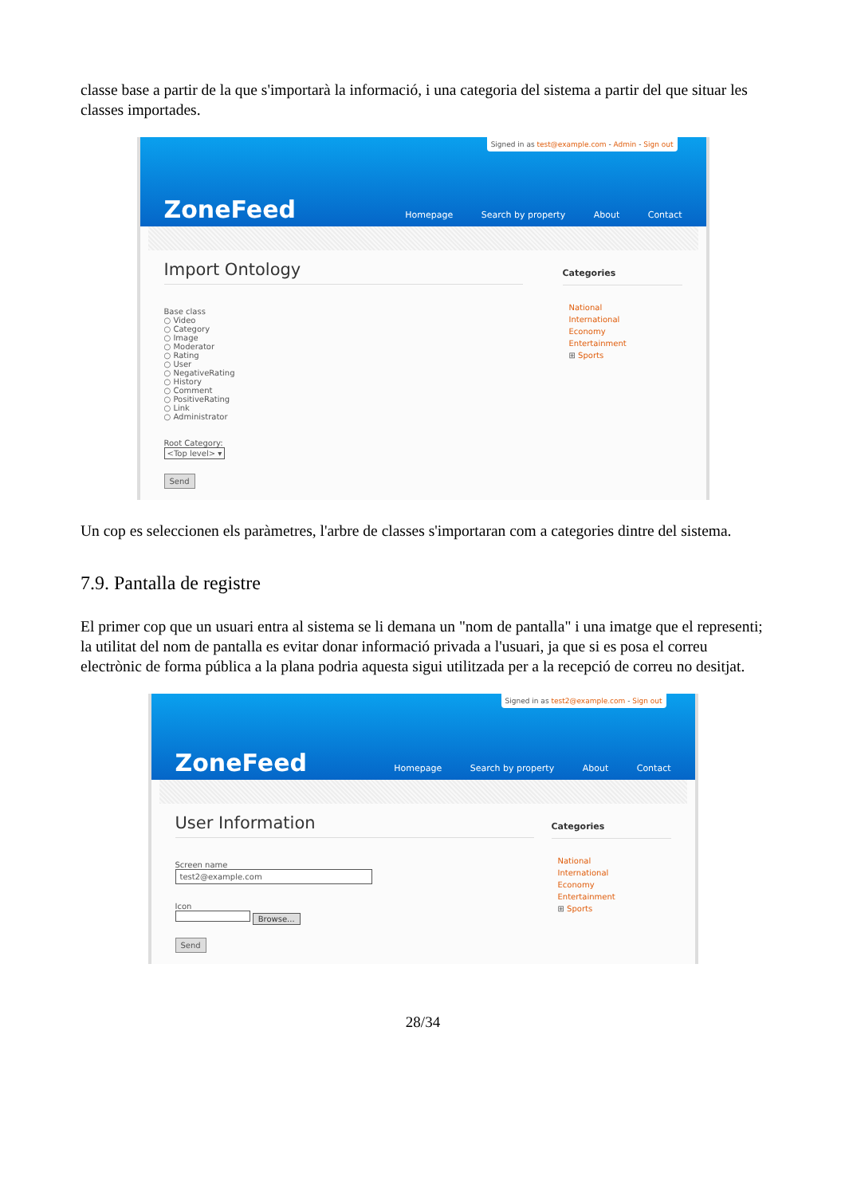classe base a partir de la que s'importarà la informació, i una categoria del sistema a partir del que situar les classes importades.
Signed in as test@example.com - Admin - Sign out
ZoneFeed
Homepage Search by property About Contact
Import Ontology
Base class
○ Video
○ Category
○ Image
○ Moderator
○ Rating
○ User
○ NegativeRating
○ History
○ Comment
○ PositiveRating
○ Link
○ Administrator
Root Category:
<Top level> ▾
Send
Categories
National
International
Economy
Entertainment
⊞ Sports
Un cop es seleccionen els paràmetres, l'arbre de classes s'importaran com a categories dintre del sistema.
7.9. Pantalla de registre
El primer cop que un usuari entra al sistema se li demana un "nom de pantalla" i una imatge que el representi; la utilitat del nom de pantalla es evitar donar informació privada a l'usuari, ja que si es posa el correu electrònic de forma pública a la plana podria aquesta sigui utilitzada per a la recepció de correu no desitjat.
Signed in as test2@example.com - Sign out
ZoneFeed
Homepage Search by property About Contact
User Information
Screen name
test2@example.com
Icon
Browse...
Send
Categories
National
International
Economy
Entertainment
⊞ Sports
28/34